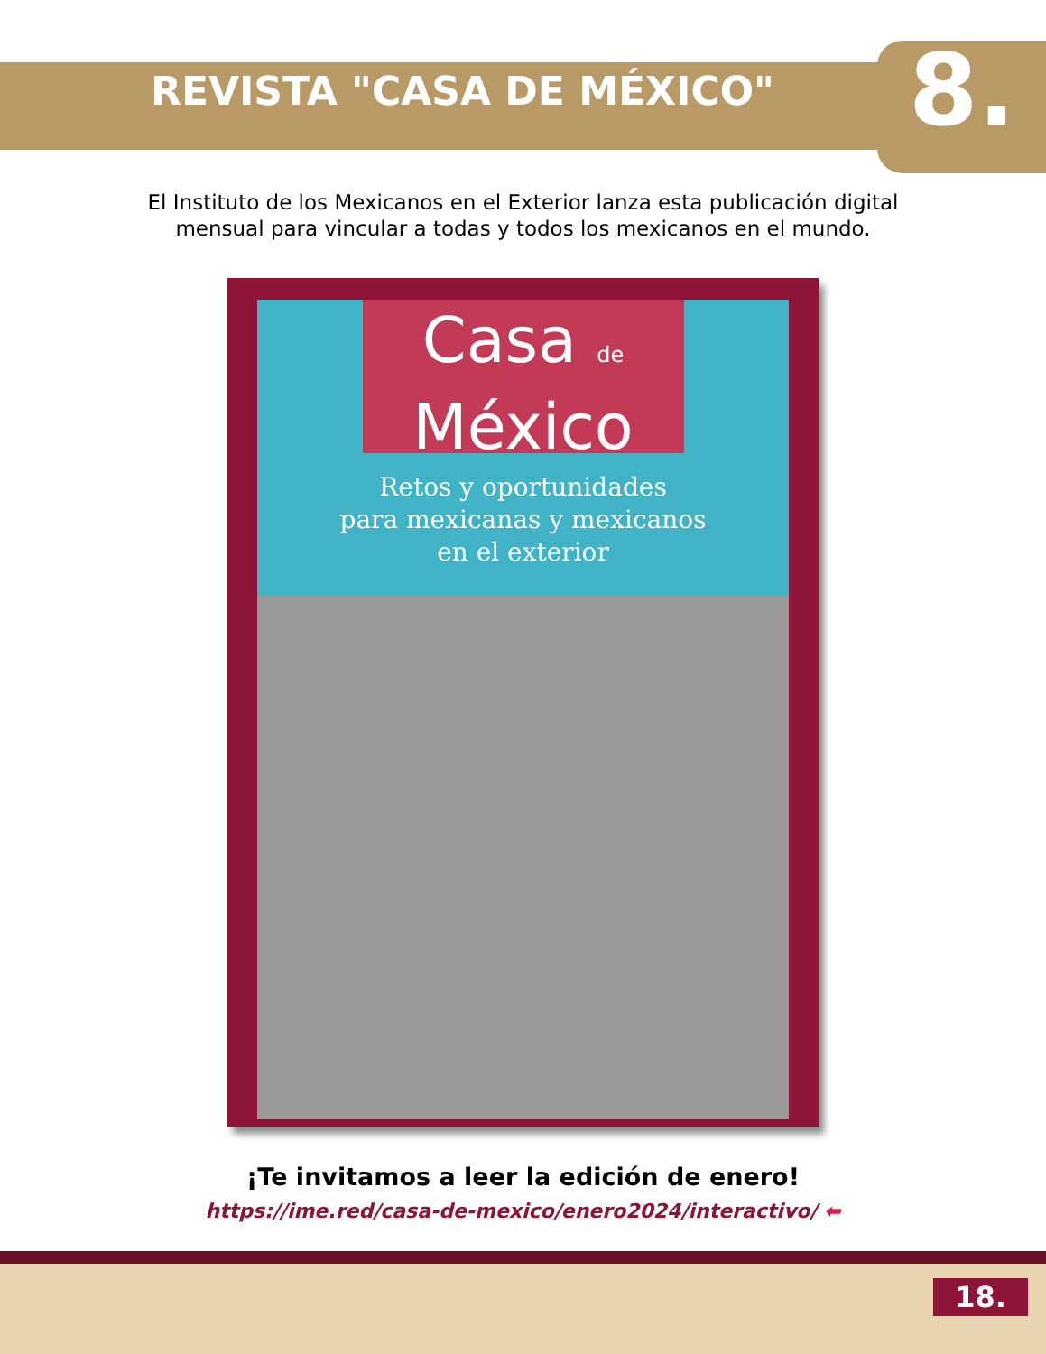REVISTA "CASA DE MÉXICO"
8.
El Instituto de los Mexicanos en el Exterior lanza esta publicación digital mensual para vincular a todas y todos los mexicanos en el mundo.
Casa de
México
Retos y oportunidades
para mexicanas y mexicanos
en el exterior
¡Te invitamos a leer la edición de enero!
https://ime.red/casa-de-mexico/enero2024/interactivo/ ⬅
18.